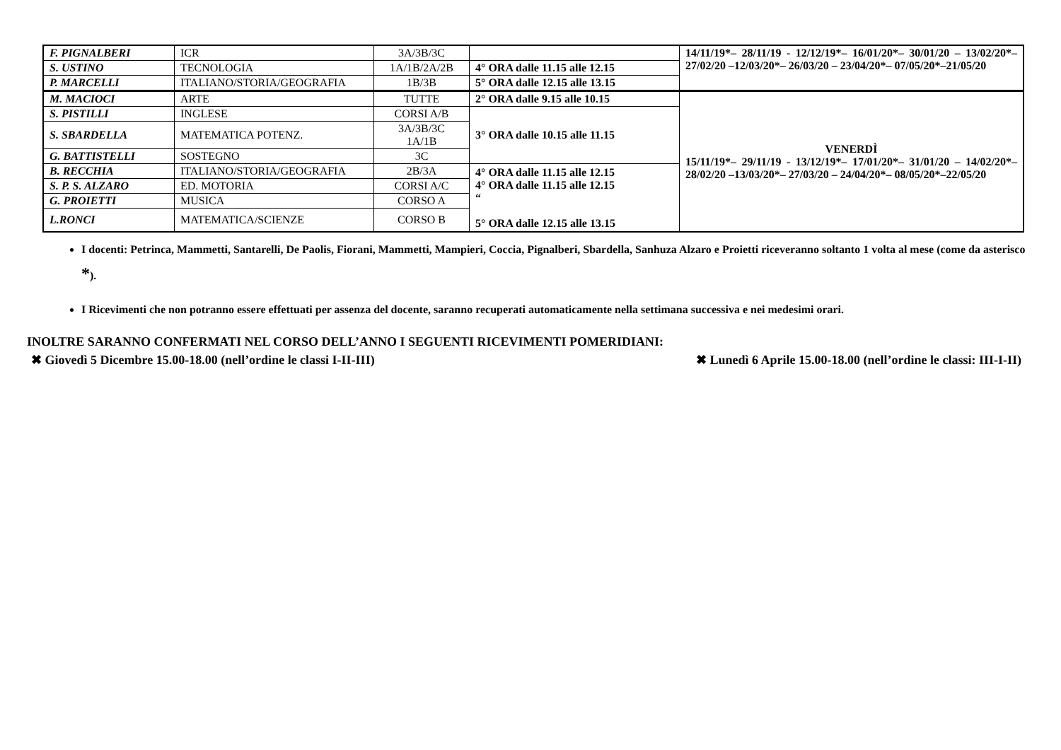| F. PIGNALBERI | ICR | 3A/3B/3C | | 14/11/19*– 28/11/19 - 12/12/19*– 16/01/20*– 30/01/20 – 13/02/20*– 27/02/20 –12/03/20*– 26/03/20 – 23/04/20*– 07/05/20*–21/05/20 |
| S. USTINO | TECNOLOGIA | 1A/1B/2A/2B | 4° ORA dalle 11.15 alle 12.15 | |
| P. MARCELLI | ITALIANO/STORIA/GEOGRAFIA | 1B/3B | 5° ORA dalle 12.15 alle 13.15 | |
| M. MACIOCI | ARTE | TUTTE | 2° ORA dalle 9.15 alle 10.15 | VENERDÌ 15/11/19*– 29/11/19 - 13/12/19*– 17/01/20*– 31/01/20 – 14/02/20*– 28/02/20 –13/03/20*– 27/03/20 – 24/04/20*– 08/05/20*–22/05/20 |
| S. PISTILLI | INGLESE | CORSI A/B | 3° ORA dalle 10.15 alle 11.15 | |
| S. SBARDELLA | MATEMATICA POTENZ. | 3A/3B/3C 1A/1B | | |
| G. BATTISTELLI | SOSTEGNO | 3C | | |
| B. RECCHIA | ITALIANO/STORIA/GEOGRAFIA | 2B/3A | 4° ORA dalle 11.15 alle 12.15 4° ORA dalle 11.15 alle 12.15 “ 5° ORA dalle 12.15 alle 13.15 | |
| S. P. S. ALZARO | ED. MOTORIA | CORSI A/C | | |
| G. PROIETTI | MUSICA | CORSO A | | |
| L.RONCI | MATEMATICA/SCIENZE | CORSO B | | |
I docenti: Petrinca, Mammetti, Santarelli, De Paolis, Fiorani, Mammetti, Mampieri, Coccia, Pignalberi, Sbardella, Sanhuza Alzaro e Proietti riceveranno soltanto 1 volta al mese (come da asterisco *).
I Ricevimenti che non potranno essere effettuati per assenza del docente, saranno recuperati automaticamente nella settimana successiva e nei medesimi orari.
INOLTRE SARANNO CONFERMATI NEL CORSO DELL’ANNO I SEGUENTI RICEVIMENTI POMERIDIANI:
✖ Giovedì 5 Dicembre 15.00-18.00 (nell’ordine le classi I-II-III) ✖ Lunedì 6 Aprile 15.00-18.00 (nell’ordine le classi: III-I-II)